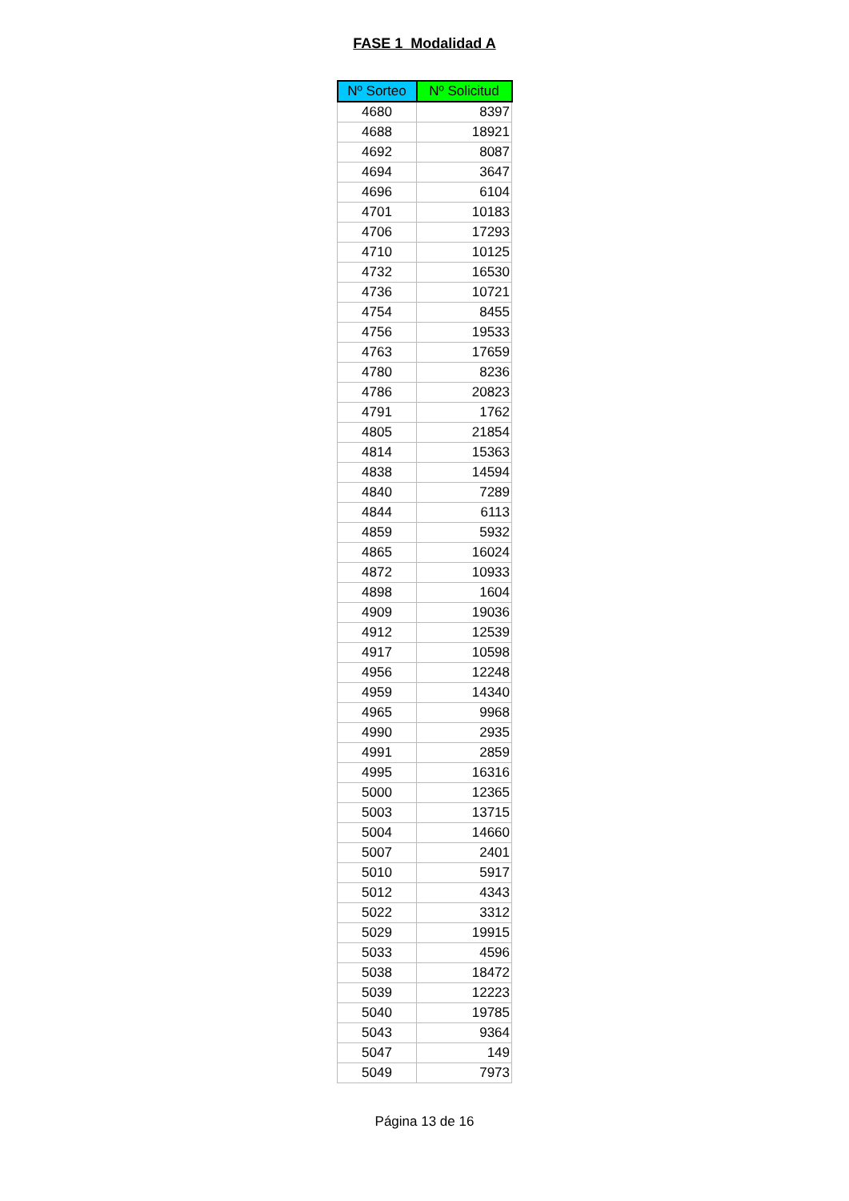FASE 1 Modalidad A
| Nº Sorteo | Nº Solicitud |
| --- | --- |
| 4680 | 8397 |
| 4688 | 18921 |
| 4692 | 8087 |
| 4694 | 3647 |
| 4696 | 6104 |
| 4701 | 10183 |
| 4706 | 17293 |
| 4710 | 10125 |
| 4732 | 16530 |
| 4736 | 10721 |
| 4754 | 8455 |
| 4756 | 19533 |
| 4763 | 17659 |
| 4780 | 8236 |
| 4786 | 20823 |
| 4791 | 1762 |
| 4805 | 21854 |
| 4814 | 15363 |
| 4838 | 14594 |
| 4840 | 7289 |
| 4844 | 6113 |
| 4859 | 5932 |
| 4865 | 16024 |
| 4872 | 10933 |
| 4898 | 1604 |
| 4909 | 19036 |
| 4912 | 12539 |
| 4917 | 10598 |
| 4956 | 12248 |
| 4959 | 14340 |
| 4965 | 9968 |
| 4990 | 2935 |
| 4991 | 2859 |
| 4995 | 16316 |
| 5000 | 12365 |
| 5003 | 13715 |
| 5004 | 14660 |
| 5007 | 2401 |
| 5010 | 5917 |
| 5012 | 4343 |
| 5022 | 3312 |
| 5029 | 19915 |
| 5033 | 4596 |
| 5038 | 18472 |
| 5039 | 12223 |
| 5040 | 19785 |
| 5043 | 9364 |
| 5047 | 149 |
| 5049 | 7973 |
Página 13 de 16